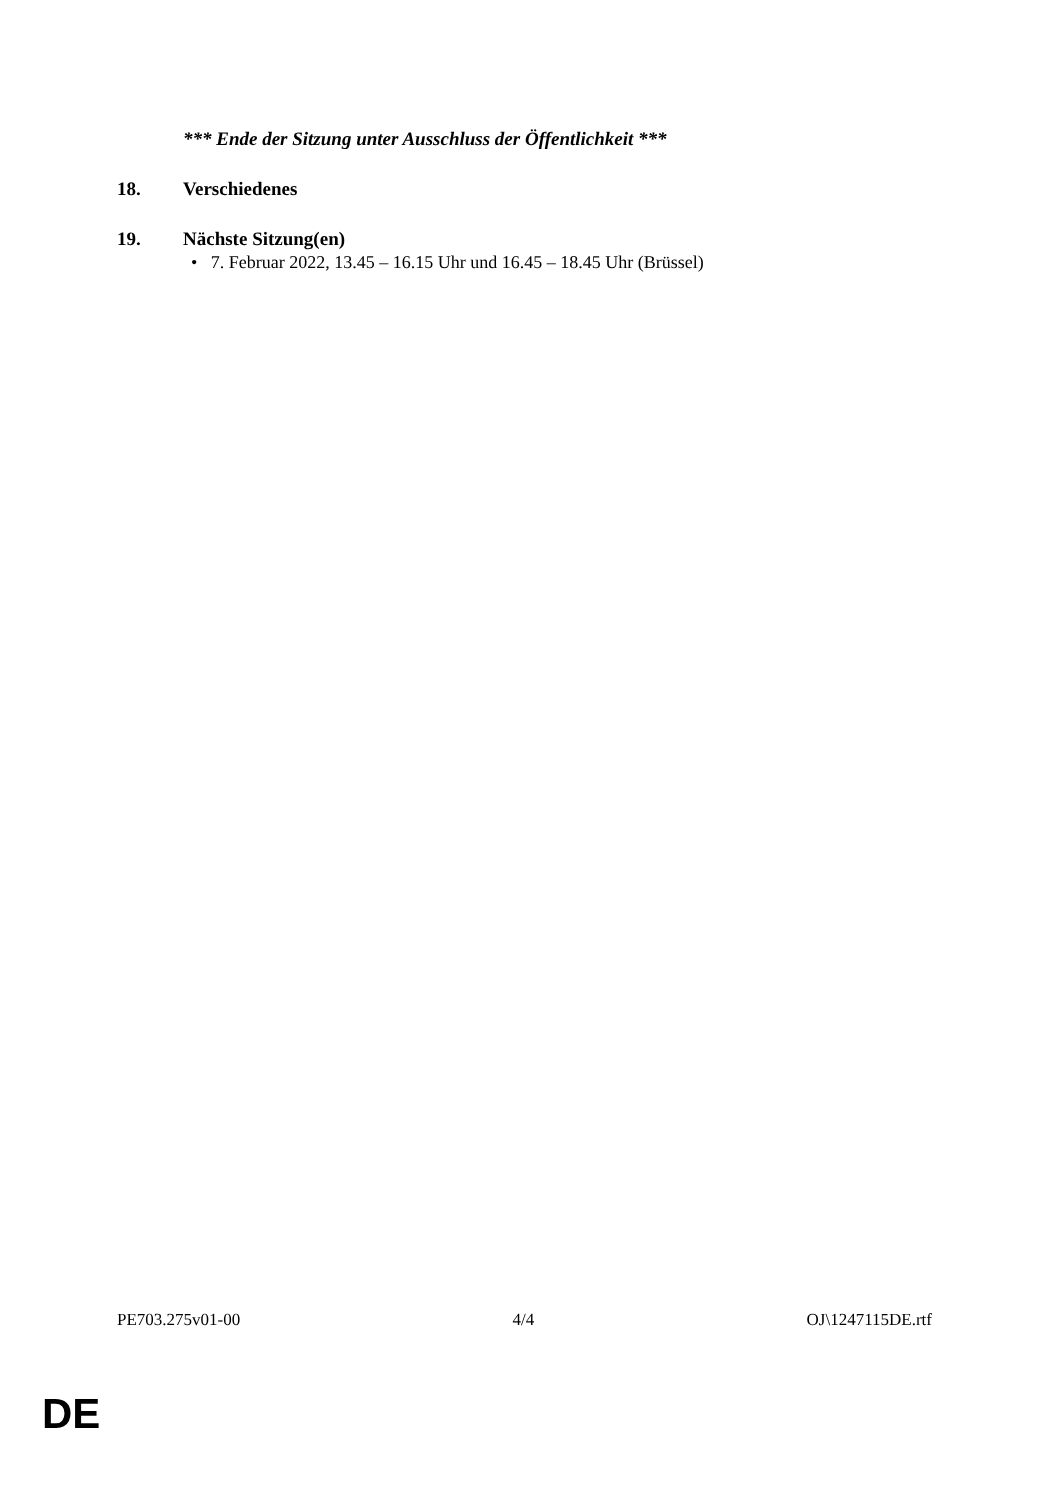*** Ende der Sitzung unter Ausschluss der Öffentlichkeit ***
18. Verschiedenes
19. Nächste Sitzung(en)
• 7. Februar 2022, 13.45 – 16.15 Uhr und 16.45 – 18.45 Uhr (Brüssel)
PE703.275v01-00 4/4 OJ\1247115DE.rtf
DE